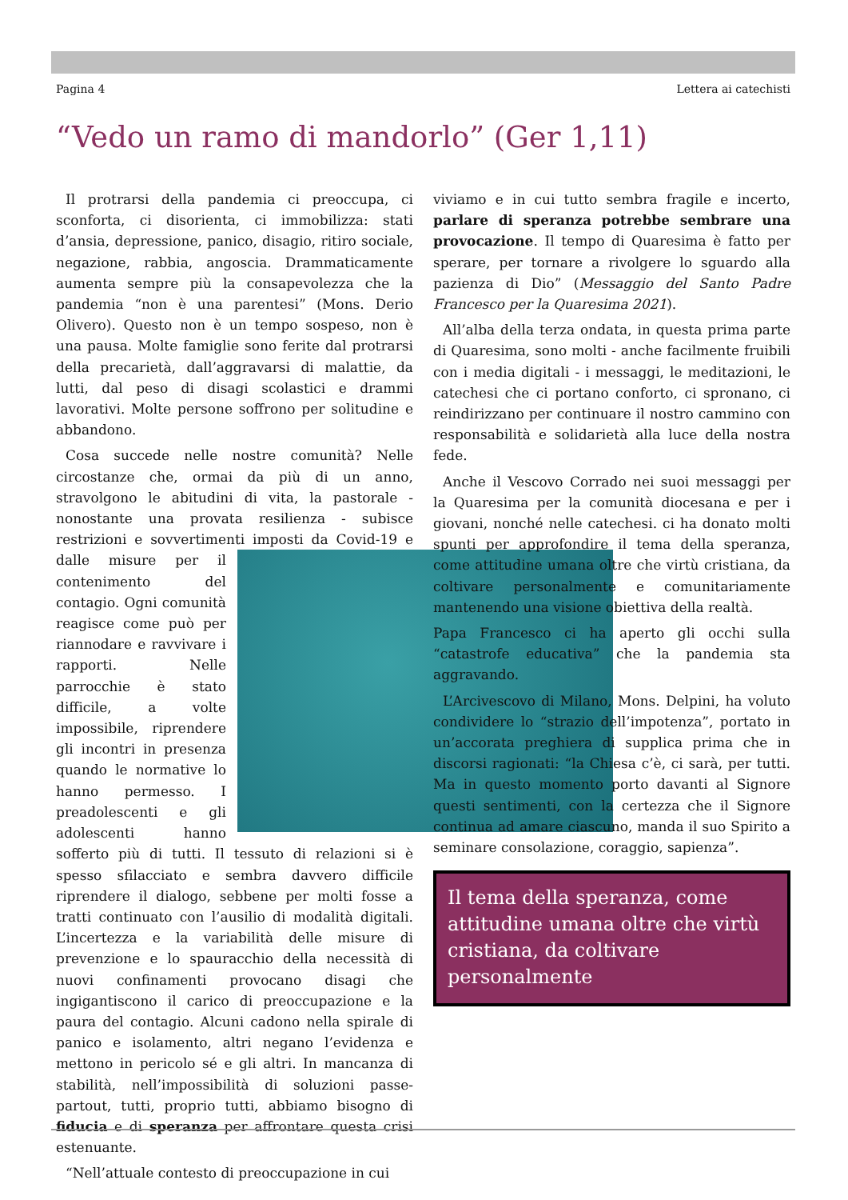Pagina 4 Lettera ai catechisti
“Vedo un ramo di mandorlo” (Ger 1,11)
Il protrarsi della pandemia ci preoccupa, ci sconforta, ci disorienta, ci immobilizza: stati d’ansia, depressione, panico, disagio, ritiro sociale, negazione, rabbia, angoscia. Drammaticamente aumenta sempre più la consapevolezza che la pandemia “non è una parentesi” (Mons. Derio Olivero). Questo non è un tempo sospeso, non è una pausa. Molte famiglie sono ferite dal protrarsi della precarietà, dall’aggravarsi di malattie, da lutti, dal peso di disagi scolastici e drammi lavorativi. Molte persone soffrono per solitudine e abbandono.
Cosa succede nelle nostre comunità? Nelle circostanze che, ormai da più di un anno, stravolgono le abitudini di vita, la pastorale - nonostante una provata resilienza - subisce restrizioni e sovvertimenti imposti da Covid-19 e dalle misure per il contenimento del contagio. Ogni comunità reagisce come può per riannodare e ravvivare i rapporti. Nelle parrocchie è stato difficile, a volte impossibile, riprendere gli incontri in presenza quando le normative lo hanno permesso. I preadolescenti e gli adolescenti hanno sofferto più di tutti. Il tessuto di relazioni si è spesso sfilacciato e sembra davvero difficile riprendere il dialogo, sebbene per molti fosse a tratti continuato con l’ausilio di modalità digitali. L’incertezza e la variabilità delle misure di prevenzione e lo spauracchio della necessità di nuovi confinamenti provocano disagi che ingigantiscono il carico di preoccupazione e la paura del contagio. Alcuni cadono nella spirale di panico e isolamento, altri negano l’evidenza e mettono in pericolo sé e gli altri. In mancanza di stabilità, nell’impossibilità di soluzioni passe-partout, tutti, proprio tutti, abbiamo bisogno di fiducia e di speranza per affrontare questa crisi estenuante.
“Nell’attuale contesto di preoccupazione in cui
viviamo e in cui tutto sembra fragile e incerto, parlare di speranza potrebbe sembrare una provocazione. Il tempo di Quaresima è fatto per sperare, per tornare a rivolgere lo sguardo alla pazienza di Dio” (Messaggio del Santo Padre Francesco per la Quaresima 2021).
All’alba della terza ondata, in questa prima parte di Quaresima, sono molti - anche facilmente fruibili con i media digitali - i messaggi, le meditazioni, le catechesi che ci portano conforto, ci spronano, ci reindirizzano per continuare il nostro cammino con responsabilità e solidarietà alla luce della nostra fede.
Anche il Vescovo Corrado nei suoi messaggi per la Quaresima per la comunità diocesana e per i giovani, nonché nelle catechesi. ci ha donato molti spunti per approfondire il tema della speranza, come attitudine umana oltre che virtù cristiana, da coltivare personalmente e comunitariamente mantenendo una visione obiettiva della realtà.
Papa Francesco ci ha aperto gli occhi sulla “catastrofe educativa” che la pandemia sta aggravando.
L’Arcivescovo di Milano, Mons. Delpini, ha voluto condividere lo “strazio dell’impotenza”, portato in un’accorata preghiera di supplica prima che in discorsi ragionati: “la Chiesa c’è, ci sarà, per tutti. Ma in questo momento porto davanti al Signore questi sentimenti, con la certezza che il Signore continua ad amare ciascuno, manda il suo Spirito a seminare consolazione, coraggio, sapienza”.
Il tema della speranza, come attitudine umana oltre che virtù cristiana, da coltivare personalmente